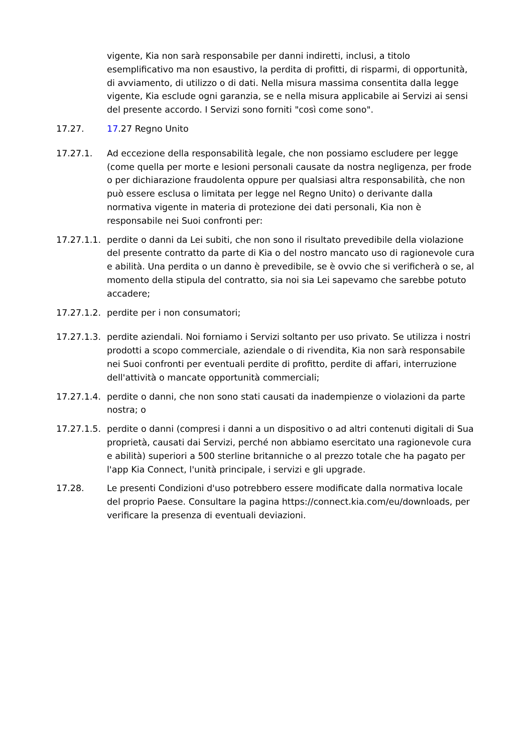vigente, Kia non sarà responsabile per danni indiretti, inclusi, a titolo esemplificativo ma non esaustivo, la perdita di profitti, di risparmi, di opportunità, di avviamento, di utilizzo o di dati. Nella misura massima consentita dalla legge vigente, Kia esclude ogni garanzia, se e nella misura applicabile ai Servizi ai sensi del presente accordo. I Servizi sono forniti "così come sono".
17.27. 17.27 Regno Unito
17.27.1. Ad eccezione della responsabilità legale, che non possiamo escludere per legge (come quella per morte e lesioni personali causate da nostra negligenza, per frode o per dichiarazione fraudolenta oppure per qualsiasi altra responsabilità, che non può essere esclusa o limitata per legge nel Regno Unito) o derivante dalla normativa vigente in materia di protezione dei dati personali, Kia non è responsabile nei Suoi confronti per:
17.27.1.1.
perdite o danni da Lei subiti, che non sono il risultato prevedibile della violazione del presente contratto da parte di Kia o del nostro mancato uso di ragionevole cura e abilità. Una perdita o un danno è prevedibile, se è ovvio che si verificherà o se, al momento della stipula del contratto, sia noi sia Lei sapevamo che sarebbe potuto accadere;
17.27.1.2.
perdite per i non consumatori;
17.27.1.3.
perdite aziendali. Noi forniamo i Servizi soltanto per uso privato. Se utilizza i nostri prodotti a scopo commerciale, aziendale o di rivendita, Kia non sarà responsabile nei Suoi confronti per eventuali perdite di profitto, perdite di affari, interruzione dell'attività o mancate opportunità commerciali;
17.27.1.4.
perdite o danni, che non sono stati causati da inadempienze o violazioni da parte nostra; o
17.27.1.5.
perdite o danni (compresi i danni a un dispositivo o ad altri contenuti digitali di Sua proprietà, causati dai Servizi, perché non abbiamo esercitato una ragionevole cura e abilità) superiori a 500 sterline britanniche o al prezzo totale che ha pagato per l'app Kia Connect, l'unità principale, i servizi e gli upgrade.
17.28. Le presenti Condizioni d'uso potrebbero essere modificate dalla normativa locale del proprio Paese. Consultare la pagina https://connect.kia.com/eu/downloads, per verificare la presenza di eventuali deviazioni.